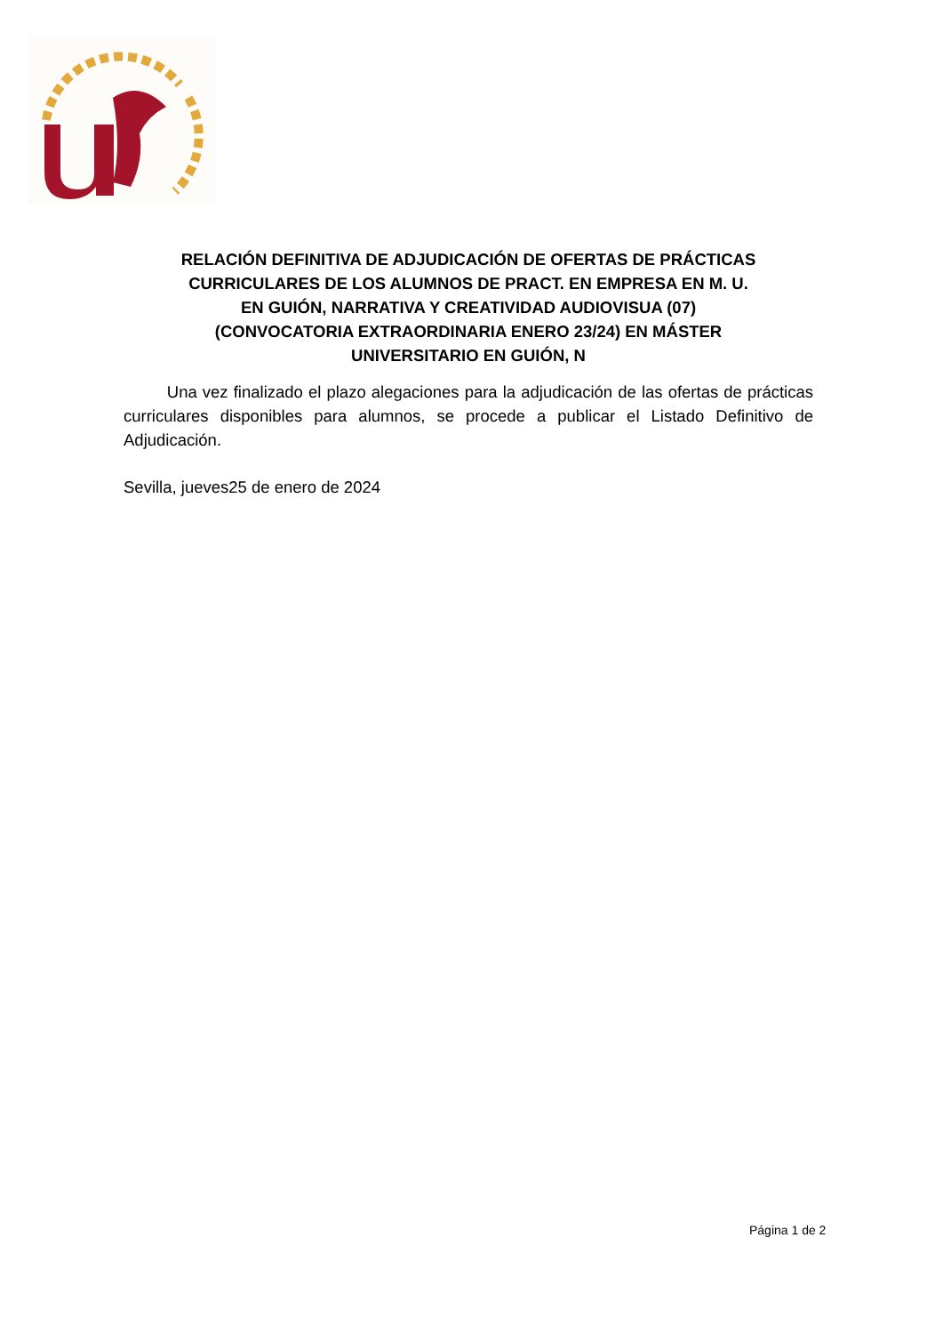RELACIÓN DEFINITIVA DE ADJUDICACIÓN DE OFERTAS DE PRÁCTICAS CURRICULARES DE LOS ALUMNOS DE PRACT. EN EMPRESA EN M. U.
EN GUIÓN, NARRATIVA Y CREATIVIDAD AUDIOVISUA (07)
(CONVOCATORIA EXTRAORDINARIA ENERO 23/24) EN MÁSTER
UNIVERSITARIO EN GUIÓN, N
Una vez finalizado el plazo alegaciones para la adjudicación de las ofertas de prácticas curriculares disponibles para alumnos, se procede a publicar el Listado Definitivo de Adjudicación.
Sevilla, jueves25 de enero de 2024
Página 1 de 2